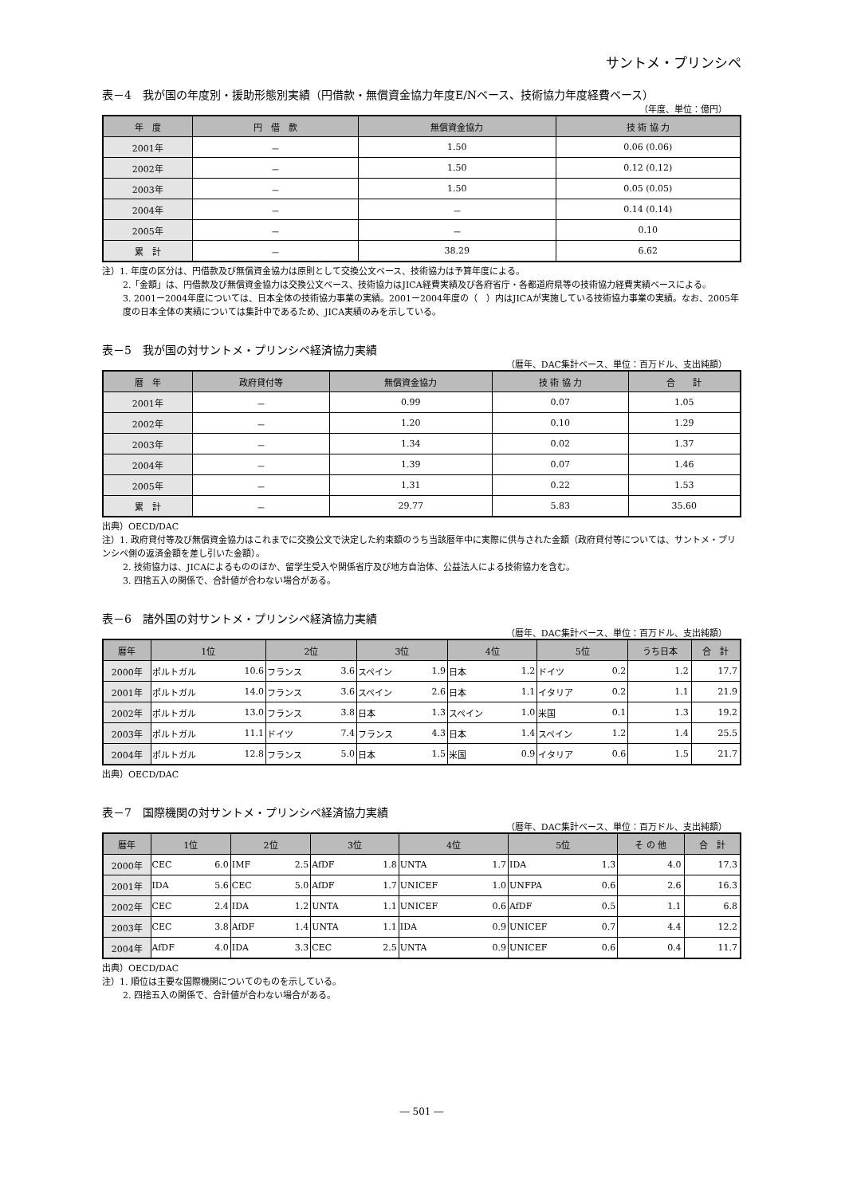サントメ・プリンシペ
表－4　我が国の年度別・援助形態別実績（円借款・無償資金協力年度E/Nベース、技術協力年度経費ベース）
（年度、単位：億円）
| 年 度 | 円 借 款 | 無償資金協力 | 技 術 協 力 |
| --- | --- | --- | --- |
| 2001年 | － | 1.50 | 0.06 (0.06) |
| 2002年 | － | 1.50 | 0.12 (0.12) |
| 2003年 | － | 1.50 | 0.05 (0.05) |
| 2004年 | － | － | 0.14 (0.14) |
| 2005年 | － | － | 0.10 |
| 累 計 | － | 38.29 | 6.62 |
注）1. 年度の区分は、円借款及び無償資金協力は原則として交換公文ベース、技術協力は予算年度による。
2.「金額」は、円借款及び無償資金協力は交換公文ベース、技術協力はJICA経費実績及び各府省庁・各都道府県等の技術協力経費実績ベースによる。
3. 2001ー2004年度については、日本全体の技術協力事業の実績。2001ー2004年度の（　）内はJICAが実施している技術協力事業の実績。なお、2005年度の日本全体の実績については集計中であるため、JICA実績のみを示している。
表－5　我が国の対サントメ・プリンシペ経済協力実績
（暦年、DAC集計ベース、単位：百万ドル、支出純額）
| 暦 年 | 政府貸付等 | 無償資金協力 | 技 術 協 力 | 合 計 |
| --- | --- | --- | --- | --- |
| 2001年 | － | 0.99 | 0.07 | 1.05 |
| 2002年 | － | 1.20 | 0.10 | 1.29 |
| 2003年 | － | 1.34 | 0.02 | 1.37 |
| 2004年 | － | 1.39 | 0.07 | 1.46 |
| 2005年 | － | 1.31 | 0.22 | 1.53 |
| 累 計 | － | 29.77 | 5.83 | 35.60 |
出典）OECD/DAC
注）1. 政府貸付等及び無償資金協力はこれまでに交換公文で決定した約束額のうち当該暦年中に実際に供与された金額（政府貸付等については、サントメ・プリンシペ側の返済金額を差し引いた金額）。
2. 技術協力は、JICAによるもののほか、留学生受入や関係省庁及び地方自治体、公益法人による技術協力を含む。
3. 四捨五入の関係で、合計値が合わない場合がある。
表－6　諸外国の対サントメ・プリンシペ経済協力実績
（暦年、DAC集計ベース、単位：百万ドル、支出純額）
| 暦年 | 1位 | | 2位 | | 3位 | | 4位 | | 5位 | | うち日本 | 合 計 |
| --- | --- | --- | --- | --- | --- | --- | --- | --- | --- | --- | --- | --- |
| 2000年 | ポルトガル | 10.6 | フランス | 3.6 | スペイン | 1.9 | 日本 | 1.2 | ドイツ | 0.2 | 1.2 | 17.7 |
| 2001年 | ポルトガル | 14.0 | フランス | 3.6 | スペイン | 2.6 | 日本 | 1.1 | イタリア | 0.2 | 1.1 | 21.9 |
| 2002年 | ポルトガル | 13.0 | フランス | 3.8 | 日本 | 1.3 | スペイン | 1.0 | 米国 | 0.1 | 1.3 | 19.2 |
| 2003年 | ポルトガル | 11.1 | ドイツ | 7.4 | フランス | 4.3 | 日本 | 1.4 | スペイン | 1.2 | 1.4 | 25.5 |
| 2004年 | ポルトガル | 12.8 | フランス | 5.0 | 日本 | 1.5 | 米国 | 0.9 | イタリア | 0.6 | 1.5 | 21.7 |
出典）OECD/DAC
表－7　国際機関の対サントメ・プリンシペ経済協力実績
（暦年、DAC集計ベース、単位：百万ドル、支出純額）
| 暦年 | 1位 | | 2位 | | 3位 | | 4位 | | 5位 | | そ の 他 | 合 計 |
| --- | --- | --- | --- | --- | --- | --- | --- | --- | --- | --- | --- | --- |
| 2000年 | CEC | 6.0 | IMF | 2.5 | AfDF | 1.8 | UNTA | 1.7 | IDA | 1.3 | 4.0 | 17.3 |
| 2001年 | IDA | 5.6 | CEC | 5.0 | AfDF | 1.7 | UNICEF | 1.0 | UNFPA | 0.6 | 2.6 | 16.3 |
| 2002年 | CEC | 2.4 | IDA | 1.2 | UNTA | 1.1 | UNICEF | 0.6 | AfDF | 0.5 | 1.1 | 6.8 |
| 2003年 | CEC | 3.8 | AfDF | 1.4 | UNTA | 1.1 | IDA | 0.9 | UNICEF | 0.7 | 4.4 | 12.2 |
| 2004年 | AfDF | 4.0 | IDA | 3.3 | CEC | 2.5 | UNTA | 0.9 | UNICEF | 0.6 | 0.4 | 11.7 |
出典）OECD/DAC
注）1. 順位は主要な国際機関についてのものを示している。
2. 四捨五入の関係で、合計値が合わない場合がある。
― 501 ―